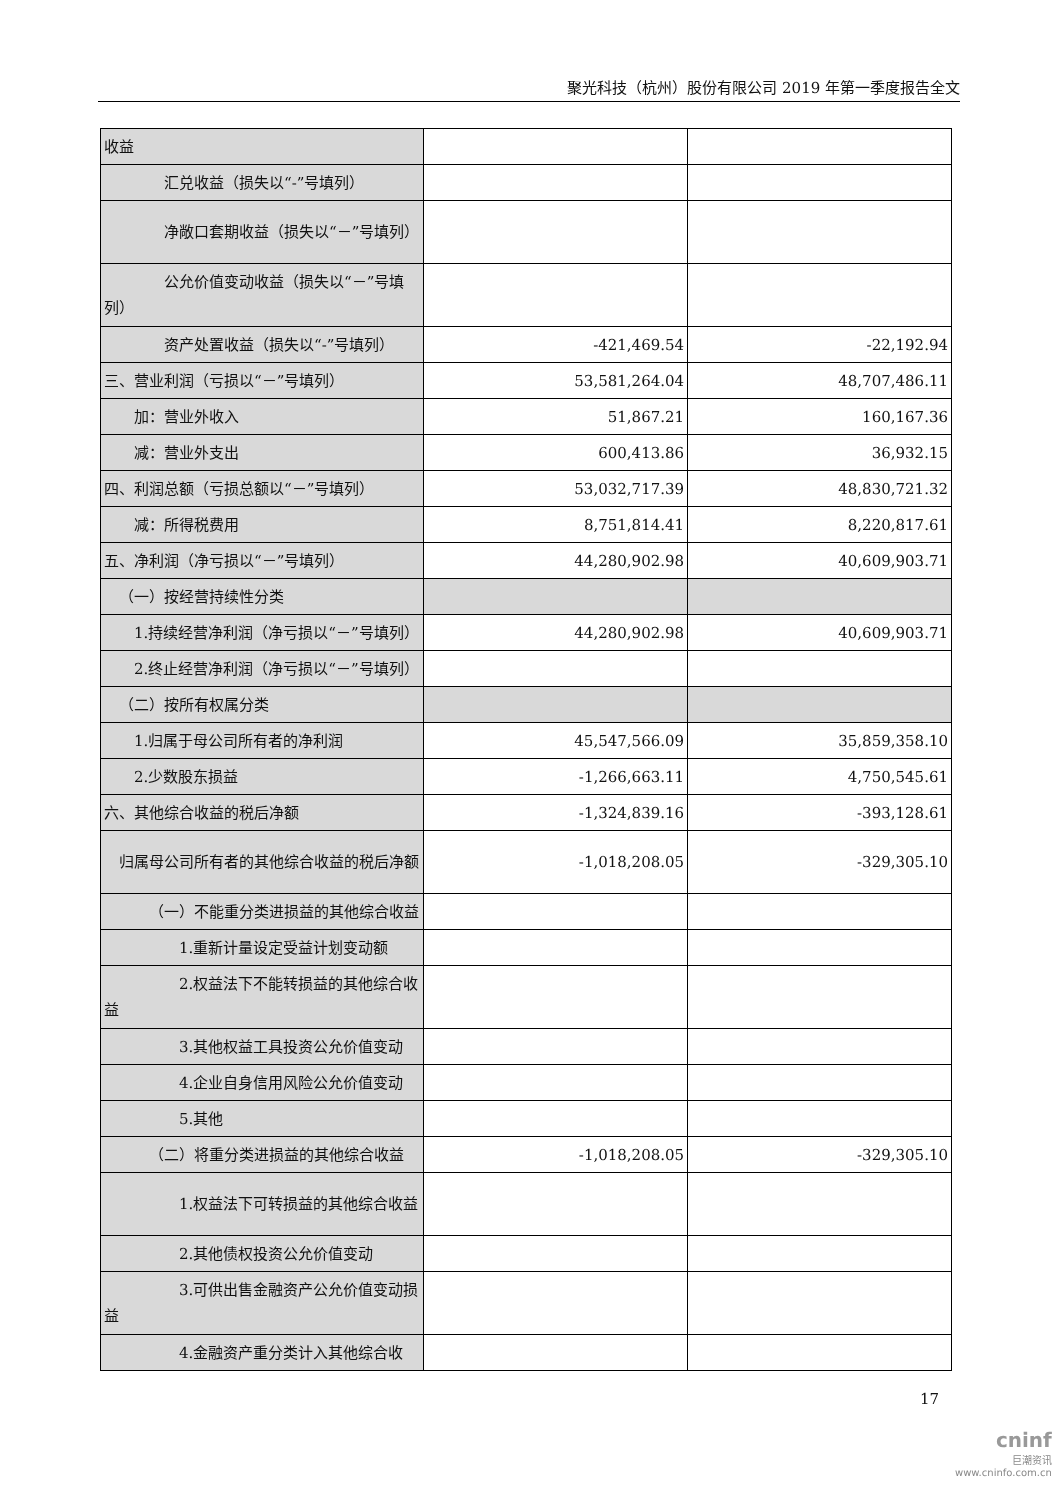聚光科技（杭州）股份有限公司 2019 年第一季度报告全文
| 收益 | | |
| 汇兑收益（损失以“-”号填列） | | |
| 净敞口套期收益（损失以“－”号填列） | | |
| 公允价值变动收益（损失以“－”号填列） | | |
| 资产处置收益（损失以“-”号填列） | -421,469.54 | -22,192.94 |
| 三、营业利润（亏损以“－”号填列） | 53,581,264.04 | 48,707,486.11 |
| 加：营业外收入 | 51,867.21 | 160,167.36 |
| 减：营业外支出 | 600,413.86 | 36,932.15 |
| 四、利润总额（亏损总额以“－”号填列） | 53,032,717.39 | 48,830,721.32 |
| 减：所得税费用 | 8,751,814.41 | 8,220,817.61 |
| 五、净利润（净亏损以“－”号填列） | 44,280,902.98 | 40,609,903.71 |
| （一）按经营持续性分类 | | |
| 1.持续经营净利润（净亏损以“－”号填列） | 44,280,902.98 | 40,609,903.71 |
| 2.终止经营净利润（净亏损以“－”号填列） | | |
| （二）按所有权属分类 | | |
| 1.归属于母公司所有者的净利润 | 45,547,566.09 | 35,859,358.10 |
| 2.少数股东损益 | -1,266,663.11 | 4,750,545.61 |
| 六、其他综合收益的税后净额 | -1,324,839.16 | -393,128.61 |
| 归属母公司所有者的其他综合收益的税后净额 | -1,018,208.05 | -329,305.10 |
| （一）不能重分类进损益的其他综合收益 | | |
| 1.重新计量设定受益计划变动额 | | |
| 2.权益法下不能转损益的其他综合收益 | | |
| 3.其他权益工具投资公允价值变动 | | |
| 4.企业自身信用风险公允价值变动 | | |
| 5.其他 | | |
| （二）将重分类进损益的其他综合收益 | -1,018,208.05 | -329,305.10 |
| 1.权益法下可转损益的其他综合收益 | | |
| 2.其他债权投资公允价值变动 | | |
| 3.可供出售金融资产公允价值变动损益 | | |
| 4.金融资产重分类计入其他综合收 | | |
17
cninf
巨潮资讯
www.cninfo.com.cn